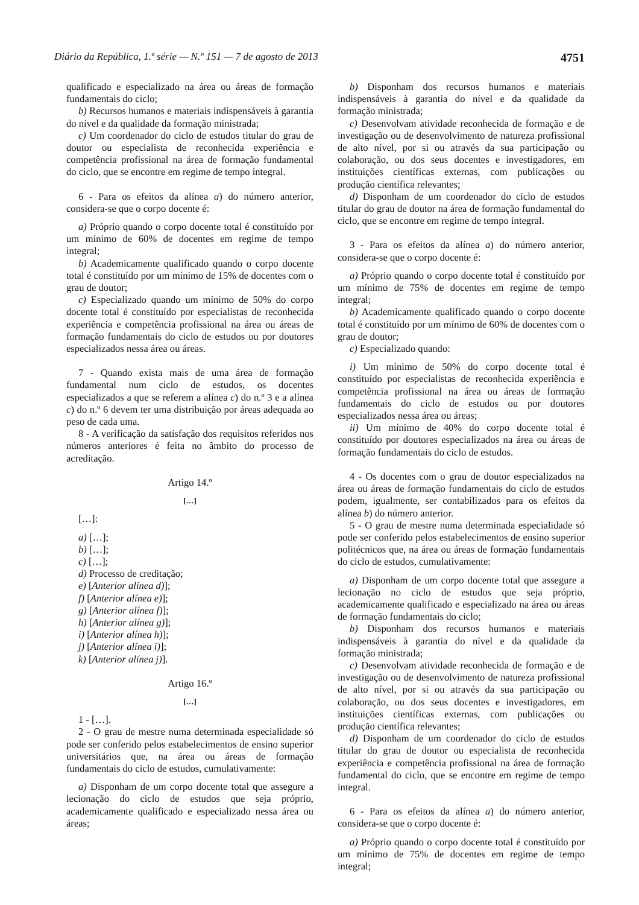Diário da República, 1.ª série — N.º 151 — 7 de agosto de 2013 4751
qualificado e especializado na área ou áreas de formação fundamentais do ciclo;
b) Recursos humanos e materiais indispensáveis à garantia do nível e da qualidade da formação ministrada;
c) Um coordenador do ciclo de estudos titular do grau de doutor ou especialista de reconhecida experiência e competência profissional na área de formação fundamental do ciclo, que se encontre em regime de tempo integral.
6 - Para os efeitos da alínea a) do número anterior, considera-se que o corpo docente é:
a) Próprio quando o corpo docente total é constituído por um mínimo de 60% de docentes em regime de tempo integral;
b) Academicamente qualificado quando o corpo docente total é constituído por um mínimo de 15% de docentes com o grau de doutor;
c) Especializado quando um mínimo de 50% do corpo docente total é constituído por especialistas de reconhecida experiência e competência profissional na área ou áreas de formação fundamentais do ciclo de estudos ou por doutores especializados nessa área ou áreas.
7 - Quando exista mais de uma área de formação fundamental num ciclo de estudos, os docentes especializados a que se referem a alínea c) do n.º 3 e a alínea c) do n.º 6 devem ter uma distribuição por áreas adequada ao peso de cada uma.
8 - A verificação da satisfação dos requisitos referidos nos números anteriores é feita no âmbito do processo de acreditação.
Artigo 14.º
[…]
[…]:
a) […];
b) […];
c) […];
d) Processo de creditação;
e) [Anterior alínea d)];
f) [Anterior alínea e)];
g) [Anterior alínea f)];
h) [Anterior alínea g)];
i) [Anterior alínea h)];
j) [Anterior alínea i)];
k) [Anterior alínea j)].
Artigo 16.º
[…]
1 - […].
2 - O grau de mestre numa determinada especialidade só pode ser conferido pelos estabelecimentos de ensino superior universitários que, na área ou áreas de formação fundamentais do ciclo de estudos, cumulativamente:
a) Disponham de um corpo docente total que assegure a lecionação do ciclo de estudos que seja próprio, academicamente qualificado e especializado nessa área ou áreas;
b) Disponham dos recursos humanos e materiais indispensáveis à garantia do nível e da qualidade da formação ministrada;
c) Desenvolvam atividade reconhecida de formação e de investigação ou de desenvolvimento de natureza profissional de alto nível, por si ou através da sua participação ou colaboração, ou dos seus docentes e investigadores, em instituições científicas externas, com publicações ou produção científica relevantes;
d) Disponham de um coordenador do ciclo de estudos titular do grau de doutor na área de formação fundamental do ciclo, que se encontre em regime de tempo integral.
3 - Para os efeitos da alínea a) do número anterior, considera-se que o corpo docente é:
a) Próprio quando o corpo docente total é constituído por um mínimo de 75% de docentes em regime de tempo integral;
b) Academicamente qualificado quando o corpo docente total é constituído por um mínimo de 60% de docentes com o grau de doutor;
c) Especializado quando:
i) Um mínimo de 50% do corpo docente total é constituído por especialistas de reconhecida experiência e competência profissional na área ou áreas de formação fundamentais do ciclo de estudos ou por doutores especializados nessa área ou áreas;
ii) Um mínimo de 40% do corpo docente total é constituído por doutores especializados na área ou áreas de formação fundamentais do ciclo de estudos.
4 - Os docentes com o grau de doutor especializados na área ou áreas de formação fundamentais do ciclo de estudos podem, igualmente, ser contabilizados para os efeitos da alínea b) do número anterior.
5 - O grau de mestre numa determinada especialidade só pode ser conferido pelos estabelecimentos de ensino superior politécnicos que, na área ou áreas de formação fundamentais do ciclo de estudos, cumulativamente:
a) Disponham de um corpo docente total que assegure a lecionação no ciclo de estudos que seja próprio, academicamente qualificado e especializado na área ou áreas de formação fundamentais do ciclo;
b) Disponham dos recursos humanos e materiais indispensáveis à garantia do nível e da qualidade da formação ministrada;
c) Desenvolvam atividade reconhecida de formação e de investigação ou de desenvolvimento de natureza profissional de alto nível, por si ou através da sua participação ou colaboração, ou dos seus docentes e investigadores, em instituições científicas externas, com publicações ou produção científica relevantes;
d) Disponham de um coordenador do ciclo de estudos titular do grau de doutor ou especialista de reconhecida experiência e competência profissional na área de formação fundamental do ciclo, que se encontre em regime de tempo integral.
6 - Para os efeitos da alínea a) do número anterior, considera-se que o corpo docente é:
a) Próprio quando o corpo docente total é constituído por um mínimo de 75% de docentes em regime de tempo integral;